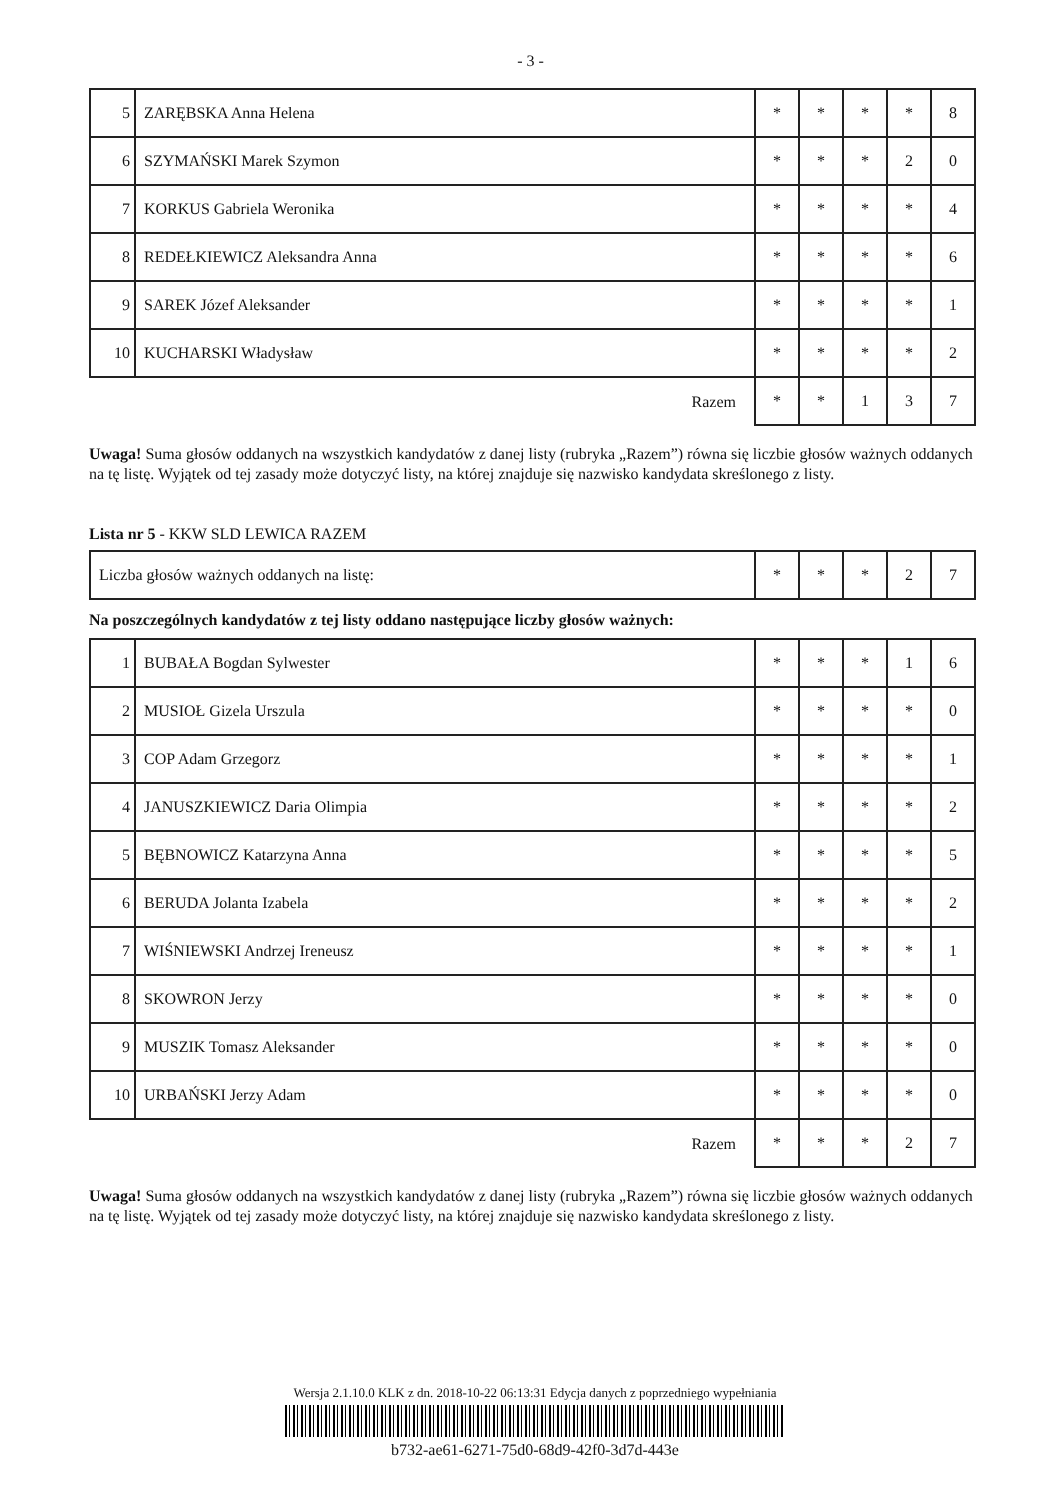- 3 -
| 5 | ZARĘBSKA Anna Helena | * | * | * | * | 8 |
| 6 | SZYMAŃSKI Marek Szymon | * | * | * | 2 | 0 |
| 7 | KORKUS Gabriela Weronika | * | * | * | * | 4 |
| 8 | REDEŁKIEWICZ Aleksandra Anna | * | * | * | * | 6 |
| 9 | SAREK Józef Aleksander | * | * | * | * | 1 |
| 10 | KUCHARSKI Władysław | * | * | * | * | 2 |
| Razem | | * | * | 1 | 3 | 7 |
Uwaga! Suma głosów oddanych na wszystkich kandydatów z danej listy (rubryka „Razem”) równa się liczbie głosów ważnych oddanych na tę listę. Wyjątek od tej zasady może dotyczyć listy, na której znajduje się nazwisko kandydata skreślonego z listy.
Lista nr 5 - KKW SLD LEWICA RAZEM
| Liczba głosów ważnych oddanych na listę: | * | * | * | 2 | 7 |
Na poszczególnych kandydatów z tej listy oddano następujące liczby głosów ważnych:
| 1 | BUBAŁA Bogdan Sylwester | * | * | * | 1 | 6 |
| 2 | MUSIOŁ Gizela Urszula | * | * | * | * | 0 |
| 3 | COP Adam Grzegorz | * | * | * | * | 1 |
| 4 | JANUSZKIEWICZ Daria Olimpia | * | * | * | * | 2 |
| 5 | BĘBNOWICZ Katarzyna Anna | * | * | * | * | 5 |
| 6 | BERUDA Jolanta Izabela | * | * | * | * | 2 |
| 7 | WIŚNIEWSKI Andrzej Ireneusz | * | * | * | * | 1 |
| 8 | SKOWRON Jerzy | * | * | * | * | 0 |
| 9 | MUSZIK Tomasz Aleksander | * | * | * | * | 0 |
| 10 | URBAŃSKI Jerzy Adam | * | * | * | * | 0 |
| Razem | | * | * | * | 2 | 7 |
Uwaga! Suma głosów oddanych na wszystkich kandydatów z danej listy (rubryka „Razem”) równa się liczbie głosów ważnych oddanych na tę listę. Wyjątek od tej zasady może dotyczyć listy, na której znajduje się nazwisko kandydata skreślonego z listy.
Wersja 2.1.10.0 KLK z dn. 2018-10-22 06:13:31 Edycja danych z poprzedniego wypełniania
b732-ae61-6271-75d0-68d9-42f0-3d7d-443e